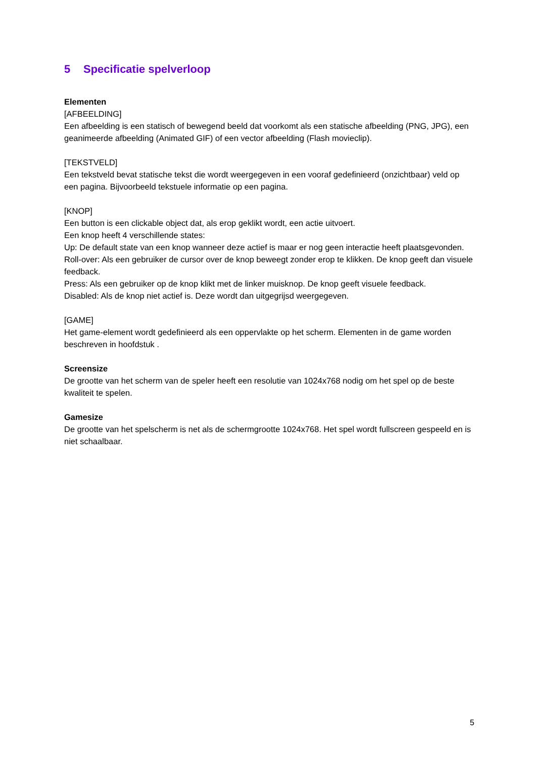5 Specificatie spelverloop
Elementen
[AFBEELDING]
Een afbeelding is een statisch of bewegend beeld dat voorkomt als een statische afbeelding (PNG, JPG), een geanimeerde afbeelding (Animated GIF) of een vector afbeelding (Flash movieclip).
[TEKSTVELD]
Een tekstveld bevat statische tekst die wordt weergegeven in een vooraf gedefinieerd (onzichtbaar) veld op een pagina. Bijvoorbeeld tekstuele informatie op een pagina.
[KNOP]
Een button is een clickable object dat, als erop geklikt wordt, een actie uitvoert.
Een knop heeft 4 verschillende states:
Up: De default state van een knop wanneer deze actief is maar er nog geen interactie heeft plaatsgevonden.
Roll-over: Als een gebruiker de cursor over de knop beweegt zonder erop te klikken. De knop geeft dan visuele feedback.
Press: Als een gebruiker op de knop klikt met de linker muisknop. De knop geeft visuele feedback.
Disabled: Als de knop niet actief is. Deze wordt dan uitgegrijsd weergegeven.
[GAME]
Het game-element wordt gedefinieerd als een oppervlakte op het scherm. Elementen in de game worden beschreven in hoofdstuk .
Screensize
De grootte van het scherm van de speler heeft een resolutie van 1024x768 nodig om het spel op de beste kwaliteit te spelen.
Gamesize
De grootte van het spelscherm is net als de schermgrootte 1024x768. Het spel wordt fullscreen gespeeld en is niet schaalbaar.
5